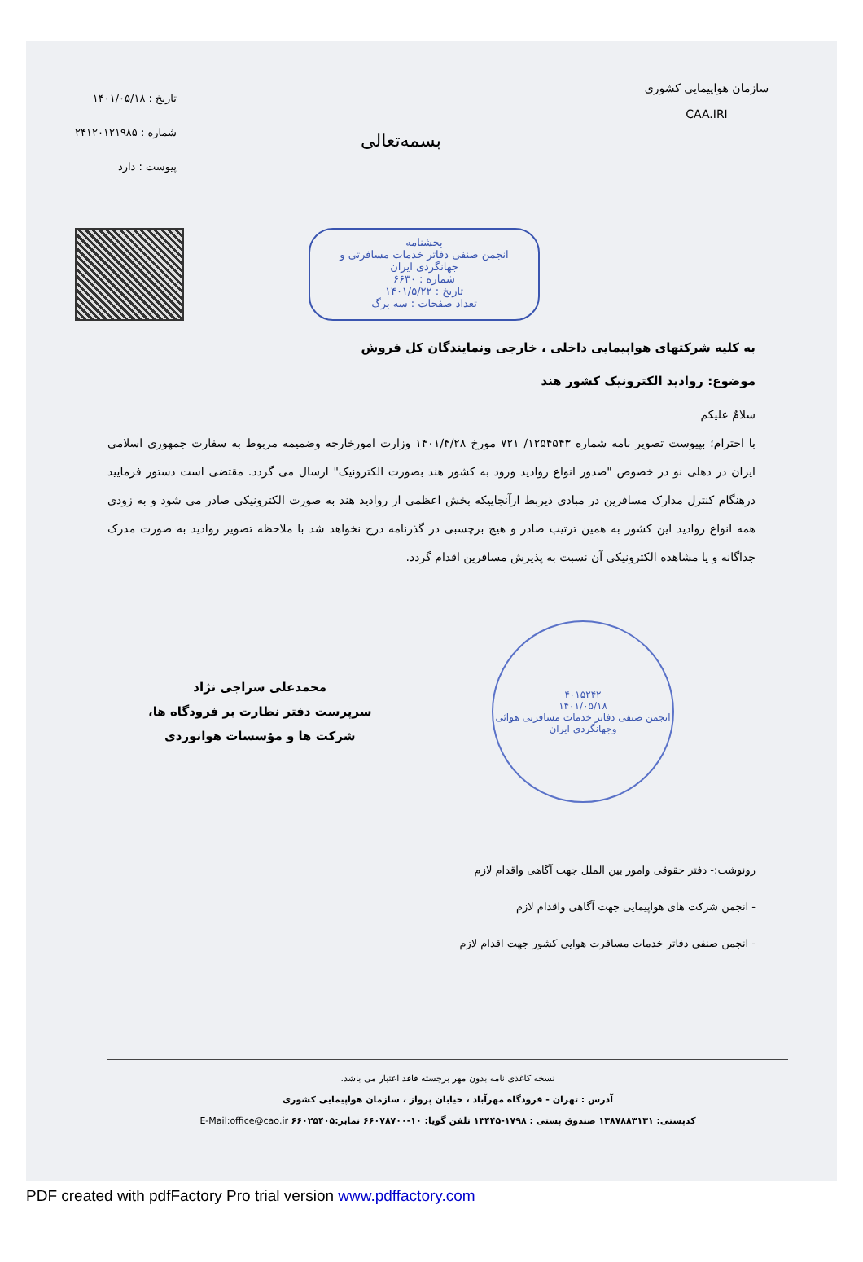سازمان هواپیمایی کشوری
CAA.IRI
بسمه‌تعالی
تاریخ : ۱۴۰۱/۰۵/۱۸
شماره : ۲۴۱۲۰۱۲۱۹۸۵
پیوست : دارد
بخشنامه
انجمن صنفی دفاتر خدمات مسافرتی و جهانگردی ایران
شماره : ۶۶۳۰
تاریخ : ۱۴۰۱/۵/۲۲
تعداد صفحات : سه برگ
به کلیه شرکتهای هواپیمایی داخلی ، خارجی ونمایندگان کل فروش
موضوع: روادید الکترونیک کشور هند
سلامٌ علیکم
با احترام؛ بپیوست تصویر نامه شماره ۱۲۵۴۵۴۳/ ۷۲۱ مورخ ۱۴۰۱/۴/۲۸ وزارت امورخارجه وضمیمه مربوط به سفارت جمهوری اسلامی ایران در دهلی نو در خصوص "صدور انواع روادید ورود به کشور هند بصورت الکترونیک" ارسال می گردد. مقتضی است دستور فرمایید درهنگام کنترل مدارک مسافرین در مبادی ذیربط ازآنجاییکه بخش اعظمی از روادید هند به صورت الکترونیکی صادر می شود و به زودی همه انواع روادید این کشور به همین ترتیب صادر و هیچ برچسبی در گذرنامه درج نخواهد شد با ملاحظه تصویر روادید به صورت مدرک جداگانه و یا مشاهده الکترونیکی آن نسبت به پذیرش مسافرین اقدام گردد.
۴۰۱۵۲۴۲
۱۴۰۱/۰۵/۱۸
انجمن صنفی دفاتر خدمات مسافرتی هوائی وجهانگردی ایران
محمدعلی سراجی نژاد
سرپرست دفتر نظارت بر فرودگاه ها،
شرکت ها و مؤسسات هوانوردی
رونوشت:- دفتر حقوقی وامور بین الملل جهت آگاهی واقدام لازم
- انجمن شرکت های هواپیمایی جهت آگاهی واقدام لازم
- انجمن صنفی دفاتر خدمات مسافرت هوایی کشور جهت اقدام لازم
نسخه کاغذی نامه بدون مهر برجسته فاقد اعتبار می باشد.
آدرس : تهران - فرودگاه مهرآباد ، خیابان پرواز ، سازمان هواپیمایی کشوری
کدپستی: ۱۳۸۷۸۸۳۱۳۱ صندوق پستی : ۱۷۹۸-۱۳۴۴۵ تلفن گویا: ۱۰-۶۶۰۷۸۷۰۰ نمابر:۶۶۰۲۵۴۰۵ E-Mail:office@cao.ir
PDF created with pdfFactory Pro trial version www.pdffactory.com